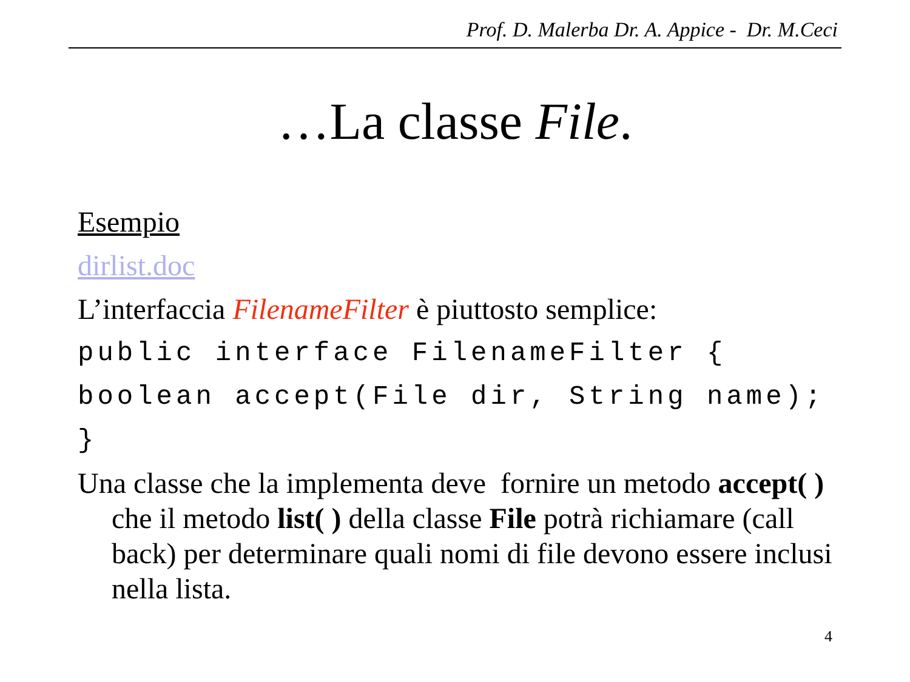Prof. D. Malerba Dr. A. Appice - Dr. M.Ceci
…La classe File.
Esempio
dirlist.doc
L’interfaccia FilenameFilter è piuttosto semplice:
public interface FilenameFilter {
boolean accept(File dir, String name);
}
Una classe che la implementa deve fornire un metodo accept( ) che il metodo list( ) della classe File potrà richiamare (call back) per determinare quali nomi di file devono essere inclusi nella lista.
4